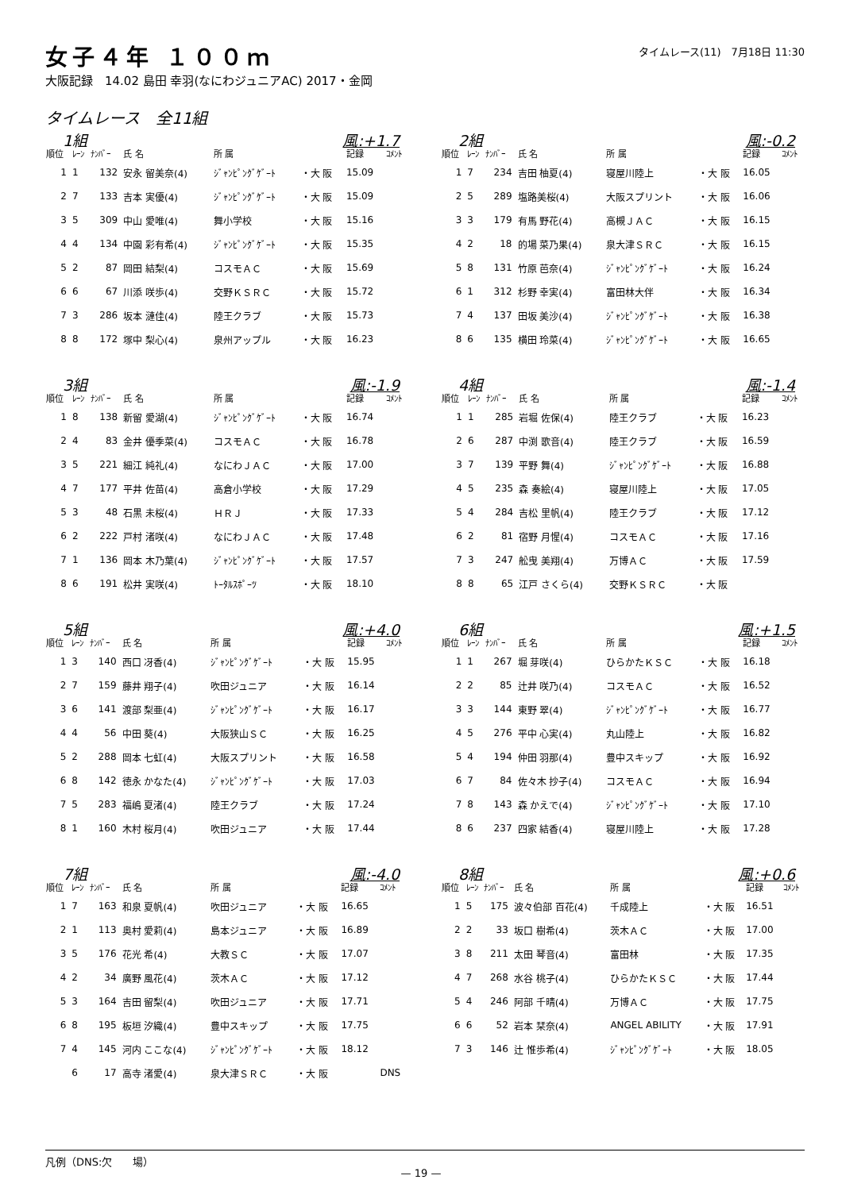女子４年 １００ｍ
大阪記録　14.02 島田 幸羽(なにわジュニアAC) 2017・金岡
タイムレース(11)　7月18日 11:30
タイムレース　全11組
1組 風:+1.7
| 順位 | ﾚｰﾝ | ﾅﾝﾊﾞｰ | 氏 名 | 所 属 | | 記録 | ｺﾒﾝﾄ |
| --- | --- | --- | --- | --- | --- | --- | --- |
| 1 | 1 | 132 | 安永 留美奈(4) | ｼﾞｬﾝﾋﾟﾝｸﾞｹﾞｰﾄ | ・大 阪 | 15.09 | |
| 2 | 7 | 133 | 吉本 実優(4) | ｼﾞｬﾝﾋﾟﾝｸﾞｹﾞｰﾄ | ・大 阪 | 15.09 | |
| 3 | 5 | 309 | 中山 愛唯(4) | 舞小学校 | ・大 阪 | 15.16 | |
| 4 | 4 | 134 | 中園 彩有希(4) | ｼﾞｬﾝﾋﾟﾝｸﾞｹﾞｰﾄ | ・大 阪 | 15.35 | |
| 5 | 2 | 87 | 岡田 結梨(4) | コスモＡＣ | ・大 阪 | 15.69 | |
| 6 | 6 | 67 | 川添 咲歩(4) | 交野ＫＳＲＣ | ・大 阪 | 15.72 | |
| 7 | 3 | 286 | 坂本 漣佳(4) | 陸王クラブ | ・大 阪 | 15.73 | |
| 8 | 8 | 172 | 塚中 梨心(4) | 泉州アップル | ・大 阪 | 16.23 | |
2組 風:-0.2
| 順位 | ﾚｰﾝ | ﾅﾝﾊﾞｰ | 氏 名 | 所 属 | | 記録 | ｺﾒﾝﾄ |
| --- | --- | --- | --- | --- | --- | --- | --- |
| 1 | 7 | 234 | 吉田 柚夏(4) | 寝屋川陸上 | ・大 阪 | 16.05 | |
| 2 | 5 | 289 | 塩路美桜(4) | 大阪スプリント | ・大 阪 | 16.06 | |
| 3 | 3 | 179 | 有馬 野花(4) | 高槻ＪＡＣ | ・大 阪 | 16.15 | |
| 4 | 2 | 18 | 的場 菜乃果(4) | 泉大津ＳＲＣ | ・大 阪 | 16.15 | |
| 5 | 8 | 131 | 竹原 芭奈(4) | ｼﾞｬﾝﾋﾟﾝｸﾞｹﾞｰﾄ | ・大 阪 | 16.24 | |
| 6 | 1 | 312 | 杉野 幸実(4) | 富田林大伴 | ・大 阪 | 16.34 | |
| 7 | 4 | 137 | 田坂 美沙(4) | ｼﾞｬﾝﾋﾟﾝｸﾞｹﾞｰﾄ | ・大 阪 | 16.38 | |
| 8 | 6 | 135 | 横田 玲菜(4) | ｼﾞｬﾝﾋﾟﾝｸﾞｹﾞｰﾄ | ・大 阪 | 16.65 | |
3組 風:-1.9
| 順位 | ﾚｰﾝ | ﾅﾝﾊﾞｰ | 氏 名 | 所 属 | | 記録 | ｺﾒﾝﾄ |
| --- | --- | --- | --- | --- | --- | --- | --- |
| 1 | 8 | 138 | 新留 愛湖(4) | ｼﾞｬﾝﾋﾟﾝｸﾞｹﾞｰﾄ | ・大 阪 | 16.74 | |
| 2 | 4 | 83 | 金井 優季菜(4) | コスモＡＣ | ・大 阪 | 16.78 | |
| 3 | 5 | 221 | 細江 純礼(4) | なにわＪＡＣ | ・大 阪 | 17.00 | |
| 4 | 7 | 177 | 平井 佐苗(4) | 高倉小学校 | ・大 阪 | 17.29 | |
| 5 | 3 | 48 | 石黒 未桜(4) | ＨＲＪ | ・大 阪 | 17.33 | |
| 6 | 2 | 222 | 戸村 渚咲(4) | なにわＪＡＣ | ・大 阪 | 17.48 | |
| 7 | 1 | 136 | 岡本 木乃葉(4) | ｼﾞｬﾝﾋﾟﾝｸﾞｹﾞｰﾄ | ・大 阪 | 17.57 | |
| 8 | 6 | 191 | 松井 実咲(4) | ﾄｰﾀﾙｽﾎﾟｰﾂ | ・大 阪 | 18.10 | |
4組 風:-1.4
| 順位 | ﾚｰﾝ | ﾅﾝﾊﾞｰ | 氏 名 | 所 属 | | 記録 | ｺﾒﾝﾄ |
| --- | --- | --- | --- | --- | --- | --- | --- |
| 1 | 1 | 285 | 岩堀 佐保(4) | 陸王クラブ | ・大 阪 | 16.23 | |
| 2 | 6 | 287 | 中渕 歌音(4) | 陸王クラブ | ・大 阪 | 16.59 | |
| 3 | 7 | 139 | 平野 舞(4) | ｼﾞｬﾝﾋﾟﾝｸﾞｹﾞｰﾄ | ・大 阪 | 16.88 | |
| 4 | 5 | 235 | 森 奏絵(4) | 寝屋川陸上 | ・大 阪 | 17.05 | |
| 5 | 4 | 284 | 吉松 里帆(4) | 陸王クラブ | ・大 阪 | 17.12 | |
| 6 | 2 | 81 | 宿野 月惺(4) | コスモＡＣ | ・大 阪 | 17.16 | |
| 7 | 3 | 247 | 舩曳 美翔(4) | 万博ＡＣ | ・大 阪 | 17.59 | |
| 8 | 8 | 65 | 江戸 さくら(4) | 交野ＫＳＲＣ | ・大 阪 | | |
5組 風:+4.0
| 順位 | ﾚｰﾝ | ﾅﾝﾊﾞｰ | 氏 名 | 所 属 | | 記録 | ｺﾒﾝﾄ |
| --- | --- | --- | --- | --- | --- | --- | --- |
| 1 | 3 | 140 | 西口 冴香(4) | ｼﾞｬﾝﾋﾟﾝｸﾞｹﾞｰﾄ | ・大 阪 | 15.95 | |
| 2 | 7 | 159 | 藤井 翔子(4) | 吹田ジュニア | ・大 阪 | 16.14 | |
| 3 | 6 | 141 | 渡部 梨亜(4) | ｼﾞｬﾝﾋﾟﾝｸﾞｹﾞｰﾄ | ・大 阪 | 16.17 | |
| 4 | 4 | 56 | 中田 葵(4) | 大阪狭山ＳＣ | ・大 阪 | 16.25 | |
| 5 | 2 | 288 | 岡本 七虹(4) | 大阪スプリント | ・大 阪 | 16.58 | |
| 6 | 8 | 142 | 徳永 かなた(4) | ｼﾞｬﾝﾋﾟﾝｸﾞｹﾞｰﾄ | ・大 阪 | 17.03 | |
| 7 | 5 | 283 | 福嶋 夏渚(4) | 陸王クラブ | ・大 阪 | 17.24 | |
| 8 | 1 | 160 | 木村 桜月(4) | 吹田ジュニア | ・大 阪 | 17.44 | |
6組 風:+1.5
| 順位 | ﾚｰﾝ | ﾅﾝﾊﾞｰ | 氏 名 | 所 属 | | 記録 | ｺﾒﾝﾄ |
| --- | --- | --- | --- | --- | --- | --- | --- |
| 1 | 1 | 267 | 堀 芽咲(4) | ひらかたＫＳＣ | ・大 阪 | 16.18 | |
| 2 | 2 | 85 | 辻井 咲乃(4) | コスモＡＣ | ・大 阪 | 16.52 | |
| 3 | 3 | 144 | 東野 翠(4) | ｼﾞｬﾝﾋﾟﾝｸﾞｹﾞｰﾄ | ・大 阪 | 16.77 | |
| 4 | 5 | 276 | 平中 心実(4) | 丸山陸上 | ・大 阪 | 16.82 | |
| 5 | 4 | 194 | 仲田 羽那(4) | 豊中スキップ | ・大 阪 | 16.92 | |
| 6 | 7 | 84 | 佐々木 抄子(4) | コスモＡＣ | ・大 阪 | 16.94 | |
| 7 | 8 | 143 | 森 かえで(4) | ｼﾞｬﾝﾋﾟﾝｸﾞｹﾞｰﾄ | ・大 阪 | 17.10 | |
| 8 | 6 | 237 | 四家 結香(4) | 寝屋川陸上 | ・大 阪 | 17.28 | |
7組 風:-4.0
| 順位 | ﾚｰﾝ | ﾅﾝﾊﾞｰ | 氏 名 | 所 属 | | 記録 | ｺﾒﾝﾄ |
| --- | --- | --- | --- | --- | --- | --- | --- |
| 1 | 7 | 163 | 和泉 夏帆(4) | 吹田ジュニア | ・大 阪 | 16.65 | |
| 2 | 1 | 113 | 奥村 愛莉(4) | 島本ジュニア | ・大 阪 | 16.89 | |
| 3 | 5 | 176 | 花光 希(4) | 大教ＳＣ | ・大 阪 | 17.07 | |
| 4 | 2 | 34 | 廣野 風花(4) | 茨木ＡＣ | ・大 阪 | 17.12 | |
| 5 | 3 | 164 | 吉田 留梨(4) | 吹田ジュニア | ・大 阪 | 17.71 | |
| 6 | 8 | 195 | 板垣 汐織(4) | 豊中スキップ | ・大 阪 | 17.75 | |
| 7 | 4 | 145 | 河内 ここな(4) | ｼﾞｬﾝﾋﾟﾝｸﾞｹﾞｰﾄ | ・大 阪 | 18.12 | |
| | 6 | 17 | 高寺 渚愛(4) | 泉大津ＳＲＣ | ・大 阪 | | DNS |
8組 風:+0.6
| 順位 | ﾚｰﾝ | ﾅﾝﾊﾞｰ | 氏 名 | 所 属 | | 記録 | ｺﾒﾝﾄ |
| --- | --- | --- | --- | --- | --- | --- | --- |
| 1 | 5 | 175 | 波々伯部 百花(4) | 千成陸上 | ・大 阪 | 16.51 | |
| 2 | 2 | 33 | 坂口 樹希(4) | 茨木ＡＣ | ・大 阪 | 17.00 | |
| 3 | 8 | 211 | 太田 琴音(4) | 富田林 | ・大 阪 | 17.35 | |
| 4 | 7 | 268 | 水谷 桃子(4) | ひらかたＫＳＣ | ・大 阪 | 17.44 | |
| 5 | 4 | 246 | 阿部 千晴(4) | 万博ＡＣ | ・大 阪 | 17.75 | |
| 6 | 6 | 52 | 岩本 栞奈(4) | ANGEL ABILITY | ・大 阪 | 17.91 | |
| 7 | 3 | 146 | 辻 惟歩希(4) | ｼﾞｬﾝﾋﾟﾝｸﾞｹﾞｰﾄ | ・大 阪 | 18.05 | |
凡例（DNS:欠　　場）
— 19 —